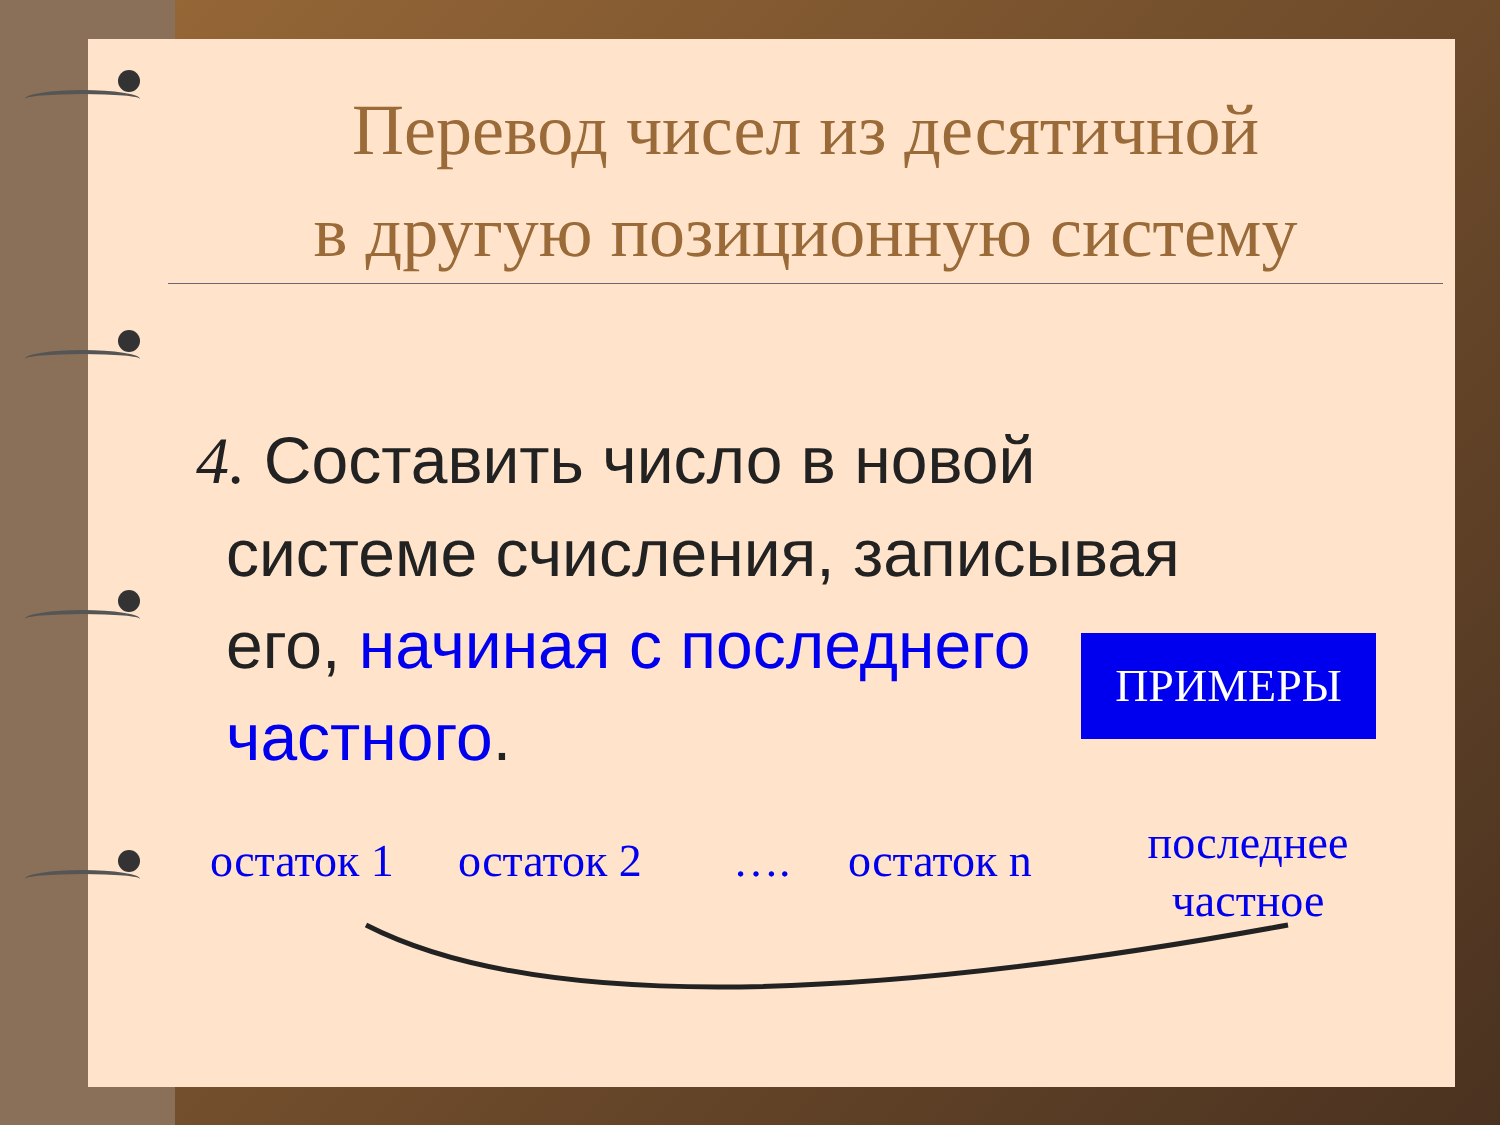Перевод чисел из десятичной
в другую позиционную систему
4. Составить число в новой системе счисления, записывая его, начиная с последнего частного.
ПРИМЕРЫ
остаток 1 остаток 2 …. остаток n последнее частное